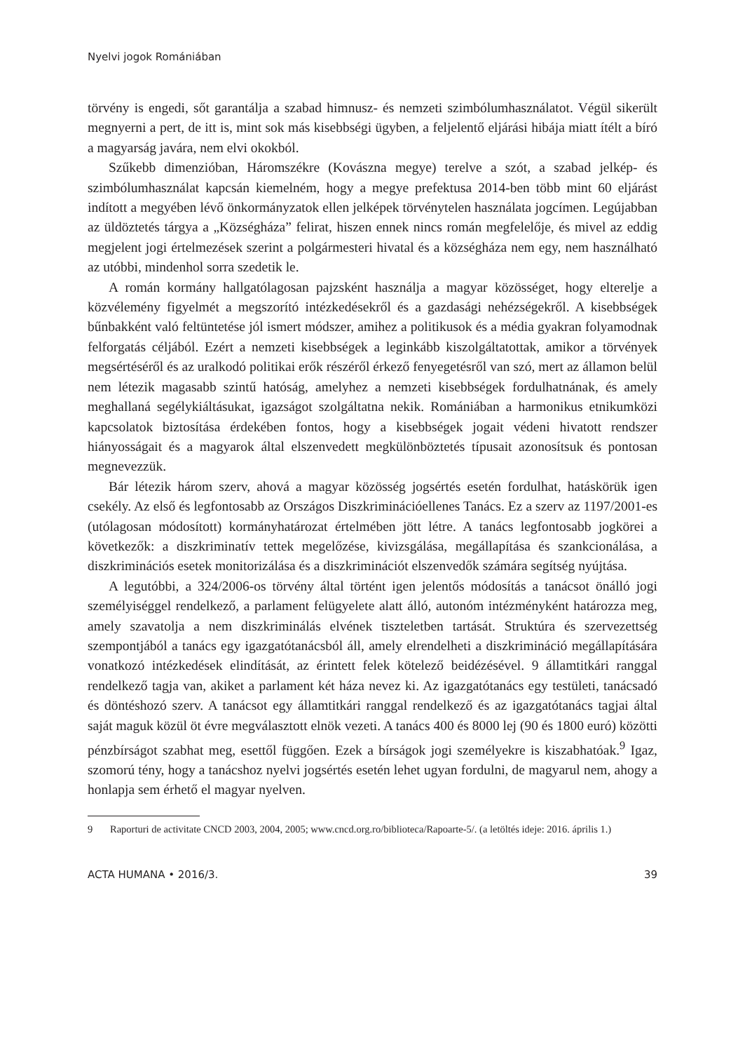Nyelvi jogok Romániában
törvény is engedi, sőt garantálja a szabad himnusz- és nemzeti szimbólumhasználatot. Végül sikerült megnyerni a pert, de itt is, mint sok más kisebbségi ügyben, a feljelentő eljárási hibája miatt ítélt a bíró a magyarság javára, nem elvi okokból.
Szűkebb dimenzióban, Háromszékre (Kovászna megye) terelve a szót, a szabad jelkép- és szimbólumhasználat kapcsán kiemelném, hogy a megye prefektusa 2014-ben több mint 60 eljárást indított a megyében lévő önkormányzatok ellen jelképek törvénytelen használata jogcímen. Legújabban az üldöztetés tárgya a „Községháza” felirat, hiszen ennek nincs román megfelelője, és mivel az eddig megjelent jogi értelmezések szerint a polgármesteri hivatal és a községháza nem egy, nem használható az utóbbi, mindenhol sorra szedetik le.
A román kormány hallgatólagosan pajzsként használja a magyar közösséget, hogy elterelje a közvélemény figyelmét a megszorító intézkedésekről és a gazdasági nehézségekről. A kisebbségek bűnbakként való feltüntetése jól ismert módszer, amihez a politikusok és a média gyakran folyamodnak felforgatás céljából. Ezért a nemzeti kisebbségek a leginkább kiszolgáltatottak, amikor a törvények megsértéséről és az uralkodó politikai erők részéről érkező fenyegetésről van szó, mert az államon belül nem létezik magasabb szintű hatóság, amelyhez a nemzeti kisebbségek fordulhatnának, és amely meghallaná segélykiáltásukat, igazságot szolgáltatna nekik. Romániában a harmonikus etnikumközi kapcsolatok biztosítása érdekében fontos, hogy a kisebbségek jogait védeni hivatott rendszer hiányosságait és a magyarok által elszenvedett megkülönböztetés típusait azonosítsuk és pontosan megnevezzük.
Bár létezik három szerv, ahová a magyar közösség jogsértés esetén fordulhat, hatáskörük igen csekély. Az első és legfontosabb az Országos Diszkriminációellenes Tanács. Ez a szerv az 1197/2001-es (utólagosan módosított) kormányhatározat értelmében jött létre. A tanács legfontosabb jogkörei a következők: a diszkriminatív tettek megelőzése, kivizsgálása, megállapítása és szankcionálása, a diszkriminációs esetek monitorizálása és a diszkriminációt elszenvedők számára segítség nyújtása.
A legutóbbi, a 324/2006-os törvény által történt igen jelentős módosítás a tanácsot önálló jogi személyiséggel rendelkező, a parlament felügyelete alatt álló, autonóm intézményként határozza meg, amely szavatolja a nem diszkriminálás elvének tiszteletben tartását. Struktúra és szervezettség szempontjából a tanács egy igazgatótanácsból áll, amely elrendelheti a diszkrimináció megállapítására vonatkozó intézkedések elindítását, az érintett felek kötelező beidézésével. 9 államtitkári ranggal rendelkező tagja van, akiket a parlament két háza nevez ki. Az igazgatótanács egy testületi, tanácsadó és döntéshozó szerv. A tanácsot egy államtitkári ranggal rendelkező és az igazgatótanács tagjai által saját maguk közül öt évre megválasztott elnök vezeti. A tanács 400 és 8000 lej (90 és 1800 euró) közötti pénzbírságot szabhat meg, esettől függően. Ezek a bírságok jogi személyekre is kiszabhatóak.<sup>9</sup> Igaz, szomorú tény, hogy a tanácshoz nyelvi jogsértés esetén lehet ugyan fordulni, de magyarul nem, ahogy a honlapja sem érhető el magyar nyelven.
9 Raporturi de activitate CNCD 2003, 2004, 2005; www.cncd.org.ro/biblioteca/Rapoarte-5/. (a letöltés ideje: 2016. április 1.)
ACTA HUMANA • 2016/3. 39